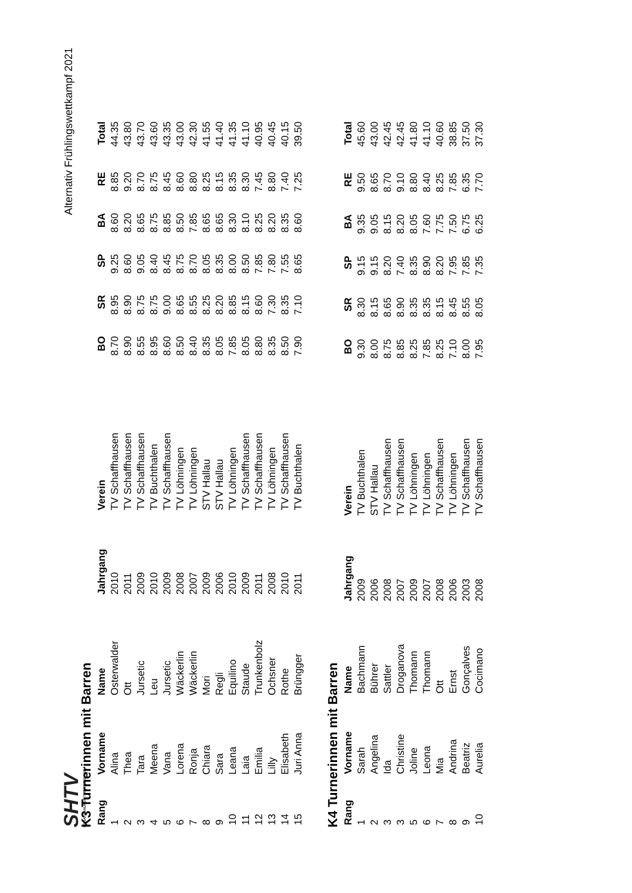SHTV
SCHAFFHAUSER TURNVERBAND
Alternativ Frühlingswettkampf 2021
K3 Turnerinnen mit Barren
| Rang | Vorname | Name | Jahrgang | Verein | BO | SR | SP | BA | RE | Total |
| --- | --- | --- | --- | --- | --- | --- | --- | --- | --- | --- |
| 1 | Alina | Osterwalder | 2010 | TV Schaffhausen | 8.70 | 8.95 | 9.25 | 8.60 | 8.85 | 44.35 |
| 2 | Thea | Ott | 2011 | TV Schaffhausen | 8.90 | 8.90 | 8.60 | 8.20 | 9.20 | 43.80 |
| 3 | Tara | Jursetic | 2009 | TV Schaffhausen | 8.55 | 8.75 | 9.05 | 8.65 | 8.70 | 43.70 |
| 4 | Meena | Leu | 2010 | TV Buchthalen | 8.95 | 8.75 | 8.40 | 8.75 | 8.75 | 43.60 |
| 5 | Vana | Jursetic | 2009 | TV Schaffhausen | 8.60 | 9.00 | 8.45 | 8.85 | 8.45 | 43.35 |
| 6 | Lorena | Wäckerlin | 2008 | TV Löhningen | 8.50 | 8.65 | 8.75 | 8.50 | 8.60 | 43.00 |
| 7 | Ronja | Wäckerlin | 2007 | TV Löhningen | 8.40 | 8.55 | 8.70 | 7.85 | 8.80 | 42.30 |
| 8 | Chiara | Mori | 2009 | STV Hallau | 8.35 | 8.25 | 8.05 | 8.65 | 8.25 | 41.55 |
| 9 | Sara | Regli | 2006 | STV Hallau | 8.05 | 8.20 | 8.35 | 8.65 | 8.15 | 41.40 |
| 10 | Leana | Equilino | 2010 | TV Löhningen | 7.85 | 8.85 | 8.00 | 8.30 | 8.35 | 41.35 |
| 11 | Laia | Staude | 2009 | TV Schaffhausen | 8.05 | 8.15 | 8.50 | 8.10 | 8.30 | 41.10 |
| 12 | Emilia | Trunkenbolz | 2011 | TV Schaffhausen | 8.80 | 8.60 | 7.85 | 8.25 | 7.45 | 40.95 |
| 13 | Lilly | Ochsner | 2008 | TV Löhningen | 8.35 | 7.30 | 7.80 | 8.20 | 8.80 | 40.45 |
| 14 | Elisabeth | Rothe | 2010 | TV Schaffhausen | 8.50 | 8.35 | 7.55 | 8.35 | 7.40 | 40.15 |
| 15 | Juri Anna | Brüngger | 2011 | TV Buchthalen | 7.90 | 7.10 | 8.65 | 8.60 | 7.25 | 39.50 |
K4 Turnerinnen mit Barren
| Rang | Vorname | Name | Jahrgang | Verein | BO | SR | SP | BA | RE | Total |
| --- | --- | --- | --- | --- | --- | --- | --- | --- | --- | --- |
| 1 | Sarah | Bachmann | 2009 | TV Buchthalen | 9.30 | 8.30 | 9.15 | 9.35 | 9.50 | 45.60 |
| 2 | Angelina | Bührer | 2006 | STV Hallau | 8.00 | 8.15 | 9.15 | 9.05 | 8.65 | 43.00 |
| 3 | Ida | Sattler | 2008 | TV Schaffhausen | 8.75 | 8.65 | 8.20 | 8.15 | 8.70 | 42.45 |
| 3 | Christine | Droganova | 2007 | TV Schaffhausen | 8.85 | 8.90 | 7.40 | 8.20 | 9.10 | 42.45 |
| 5 | Joline | Thomann | 2009 | TV Löhningen | 8.25 | 8.35 | 8.35 | 8.05 | 8.80 | 41.80 |
| 6 | Leona | Thomann | 2007 | TV Löhningen | 7.85 | 8.35 | 8.90 | 7.60 | 8.40 | 41.10 |
| 7 | Mia | Ott | 2008 | TV Schaffhausen | 8.25 | 8.15 | 8.20 | 7.75 | 8.25 | 40.60 |
| 8 | Andrina | Ernst | 2006 | TV Löhningen | 7.10 | 8.45 | 7.95 | 7.50 | 7.85 | 38.85 |
| 9 | Beatriz | Gonçalves | 2003 | TV Schaffhausen | 8.00 | 8.55 | 7.85 | 6.75 | 6.35 | 37.50 |
| 10 | Aurelia | Cocimano | 2008 | TV Schaffhausen | 7.95 | 8.05 | 7.35 | 6.25 | 7.70 | 37.30 |